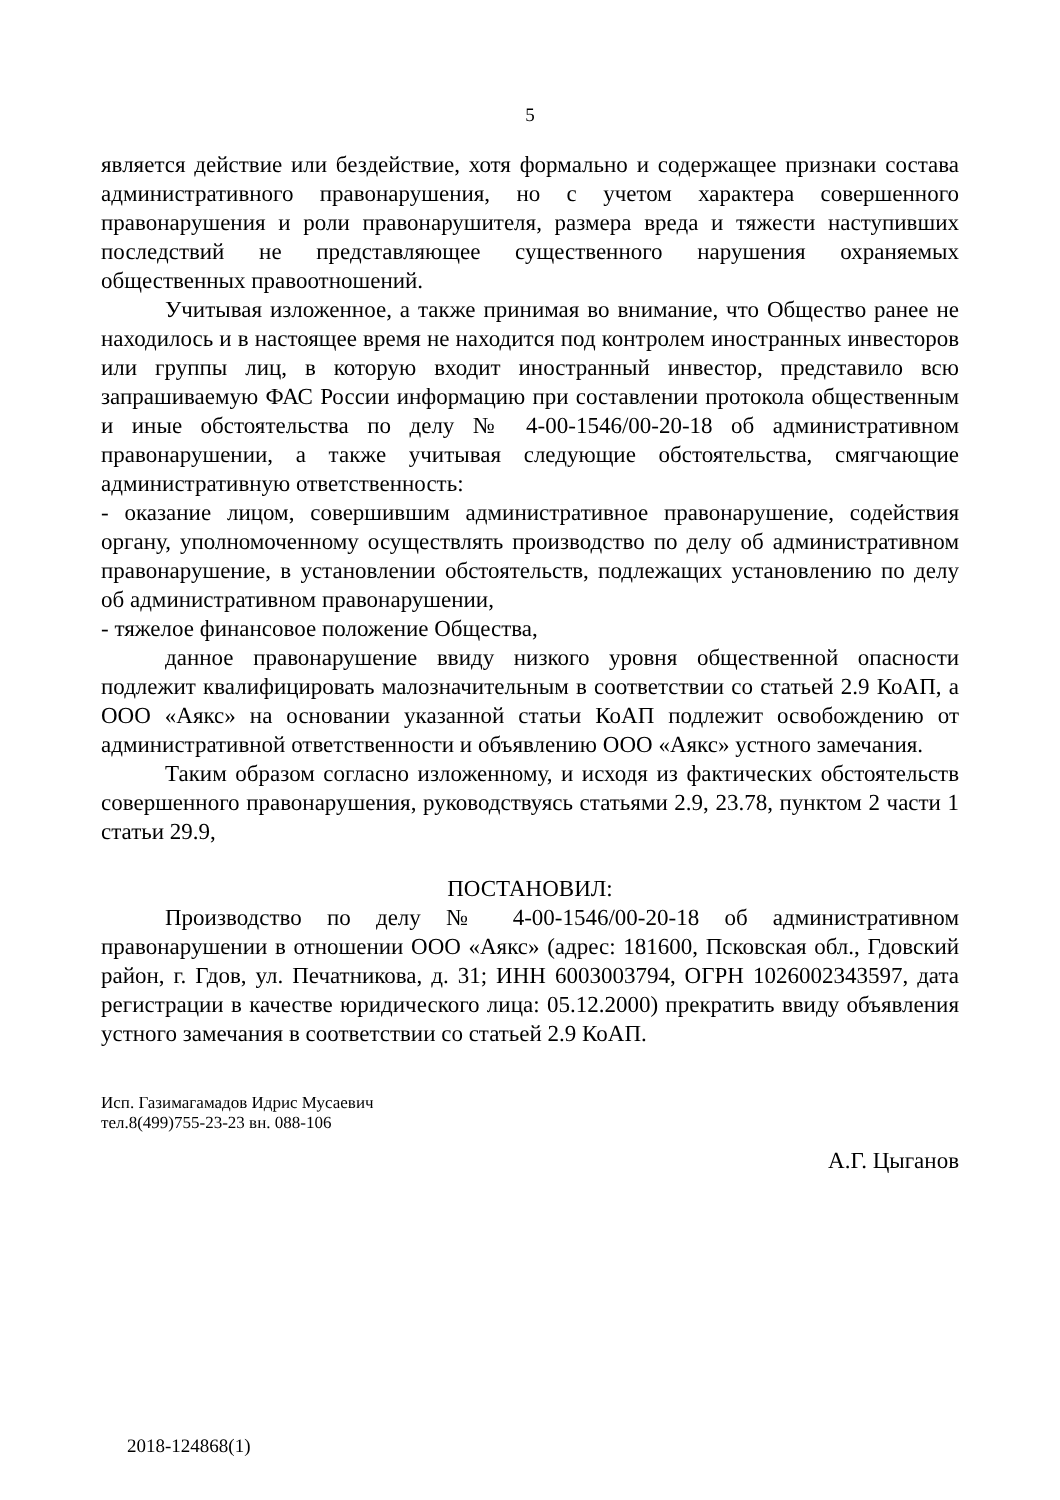5
является действие или бездействие, хотя формально и содержащее признаки состава административного правонарушения, но с учетом характера совершенного правонарушения и роли правонарушителя, размера вреда и тяжести наступивших последствий не представляющее существенного нарушения охраняемых общественных правоотношений.
Учитывая изложенное, а также принимая во внимание, что Общество ранее не находилось и в настоящее время не находится под контролем иностранных инвесторов или группы лиц, в которую входит иностранный инвестор, представило всю запрашиваемую ФАС России информацию при составлении протокола общественным и иные обстоятельства по делу № 4-00-1546/00-20-18 об административном правонарушении, а также учитывая следующие обстоятельства, смягчающие административную ответственность:
- оказание лицом, совершившим административное правонарушение, содействия органу, уполномоченному осуществлять производство по делу об административном правонарушение, в установлении обстоятельств, подлежащих установлению по делу об административном правонарушении,
- тяжелое финансовое положение Общества,
данное правонарушение ввиду низкого уровня общественной опасности подлежит квалифицировать малозначительным в соответствии со статьей 2.9 КоАП, а ООО «Аякс» на основании указанной статьи КоАП подлежит освобождению от административной ответственности и объявлению ООО «Аякс» устного замечания.
Таким образом согласно изложенному, и исходя из фактических обстоятельств совершенного правонарушения, руководствуясь статьями 2.9, 23.78, пунктом 2 части 1 статьи 29.9,
ПОСТАНОВИЛ:
Производство по делу № 4-00-1546/00-20-18 об административном правонарушении в отношении ООО «Аякс» (адрес: 181600, Псковская обл., Гдовский район, г. Гдов, ул. Печатникова, д. 31; ИНН 6003003794, ОГРН 1026002343597, дата регистрации в качестве юридического лица: 05.12.2000) прекратить ввиду объявления устного замечания в соответствии со статьей 2.9 КоАП.
А.Г. Цыганов
Исп. Газимагамадов Идрис Мусаевич
тел.8(499)755-23-23 вн. 088-106
2018-124868(1)